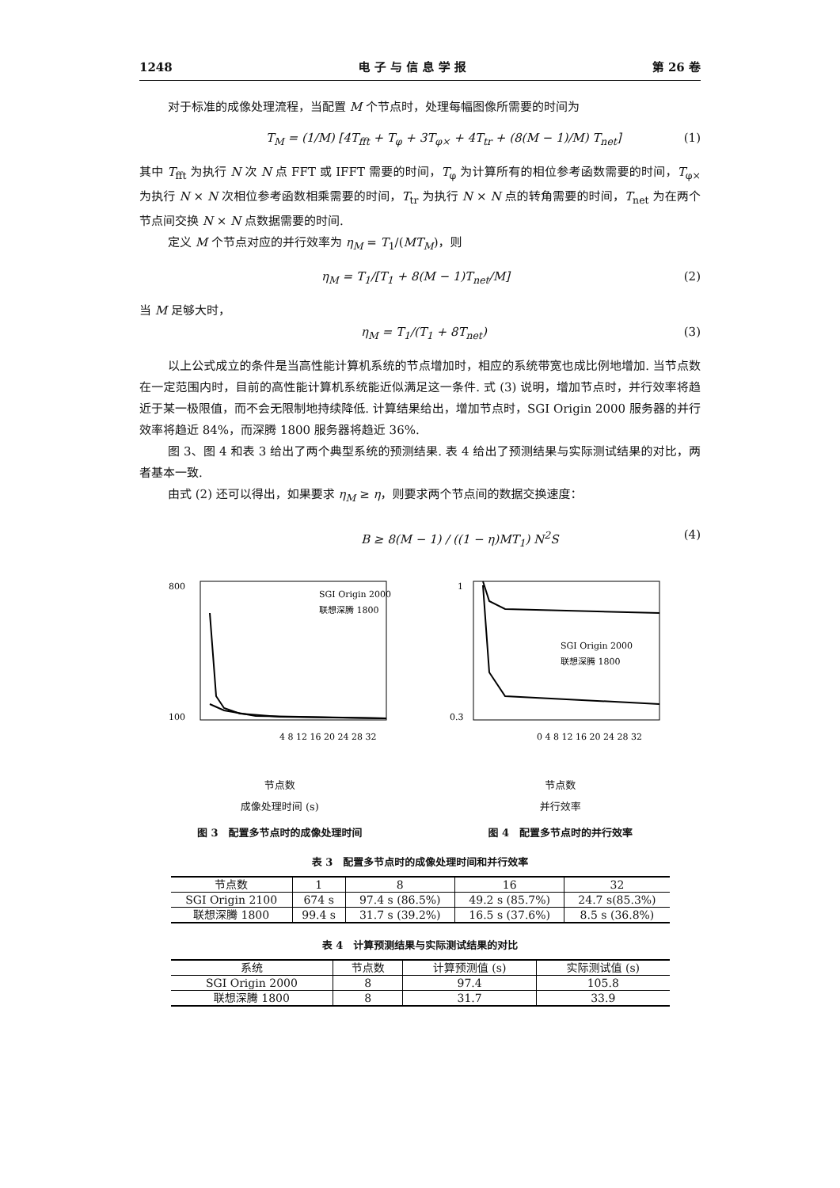1248 电 子 与 信 息 学 报 第 26 卷
对于标准的成像处理流程，当配置 M 个节点时，处理每幅图像所需要的时间为
T<sub>M</sub> = (1/M) [4T<sub>fft</sub> + T<sub>φ</sub> + 3T<sub>φ×</sub> + 4T<sub>tr</sub> + (8(M − 1)/M) T<sub>net</sub>] (1)
其中 T<sub>fft</sub> 为执行 N 次 N 点 FFT 或 IFFT 需要的时间，T<sub>φ</sub> 为计算所有的相位参考函数需要的时间，T<sub>φ×</sub> 为执行 N × N 次相位参考函数相乘需要的时间，T<sub>tr</sub> 为执行 N × N 点的转角需要的时间，T<sub>net</sub> 为在两个节点间交换 N × N 点数据需要的时间.
定义 M 个节点对应的并行效率为 η<sub>M</sub> = T<sub>1</sub>/(MT<sub>M</sub>)，则
η<sub>M</sub> = T<sub>1</sub>/[T<sub>1</sub> + 8(M − 1)T<sub>net</sub>/M] (2)
当 M 足够大时，
η<sub>M</sub> = T<sub>1</sub>/(T<sub>1</sub> + 8T<sub>net</sub>) (3)
以上公式成立的条件是当高性能计算机系统的节点增加时，相应的系统带宽也成比例地增加. 当节点数在一定范围内时，目前的高性能计算机系统能近似满足这一条件. 式 (3) 说明，增加节点时，并行效率将趋近于某一极限值，而不会无限制地持续降低. 计算结果给出，增加节点时，SGI Origin 2000 服务器的并行效率将趋近 84%，而深腾 1800 服务器将趋近 36%.
图 3、图 4 和表 3 给出了两个典型系统的预测结果. 表 4 给出了预测结果与实际测试结果的对比，两者基本一致.
由式 (2) 还可以得出，如果要求 η<sub>M</sub> ≥ η，则要求两个节点间的数据交换速度：
B ≥ 8(M − 1) / ((1 − η)MT<sub>1</sub>) N<sup>2</sup>S (4)
800
100
4 8 12 16 20 24 28 32
SGI Origin 2000
联想深腾 1800
节点数
成像处理时间 (s)
图 3　配置多节点时的成像处理时间
1
0.3
0 4 8 12 16 20 24 28 32
SGI Origin 2000
联想深腾 1800
节点数
并行效率
图 4　配置多节点时的并行效率
表 3　配置多节点时的成像处理时间和并行效率
| 节点数 | 1 | 8 | 16 | 32 |
| --- | --- | --- | --- | --- |
| SGI Origin 2100 | 674 s | 97.4 s (86.5%) | 49.2 s (85.7%) | 24.7 s(85.3%) |
| 联想深腾 1800 | 99.4 s | 31.7 s (39.2%) | 16.5 s (37.6%) | 8.5 s (36.8%) |
表 4　计算预测结果与实际测试结果的对比
| 系统 | 节点数 | 计算预测值 (s) | 实际测试值 (s) |
| --- | --- | --- | --- |
| SGI Origin 2000 | 8 | 97.4 | 105.8 |
| 联想深腾 1800 | 8 | 31.7 | 33.9 |